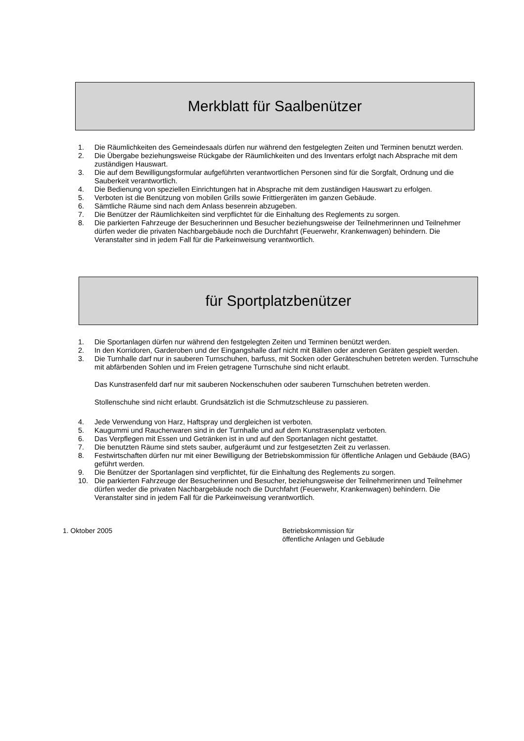Merkblatt für Saalbenützer
1. Die Räumlichkeiten des Gemeindesaals dürfen nur während den festgelegten Zeiten und Terminen benutzt werden.
2. Die Übergabe beziehungsweise Rückgabe der Räumlichkeiten und des Inventars erfolgt nach Absprache mit dem zuständigen Hauswart.
3. Die auf dem Bewilligungsformular aufgeführten verantwortlichen Personen sind für die Sorgfalt, Ordnung und die Sauberkeit verantwortlich.
4. Die Bedienung von speziellen Einrichtungen hat in Absprache mit dem zuständigen Hauswart zu erfolgen.
5. Verboten ist die Benützung von mobilen Grills sowie Frittiergeräten im ganzen Gebäude.
6. Sämtliche Räume sind nach dem Anlass besenrein abzugeben.
7. Die Benützer der Räumlichkeiten sind verpflichtet für die Einhaltung des Reglements zu sorgen.
8. Die parkierten Fahrzeuge der Besucherinnen und Besucher beziehungsweise der Teilnehmerinnen und Teilnehmer dürfen weder die privaten Nachbargebäude noch die Durchfahrt (Feuerwehr, Krankenwagen) behindern. Die Veranstalter sind in jedem Fall für die Parkeinweisung verantwortlich.
für Sportplatzbenützer
1. Die Sportanlagen dürfen nur während den festgelegten Zeiten und Terminen benützt werden.
2. In den Korridoren, Garderoben und der Eingangshalle darf nicht mit Bällen oder anderen Geräten gespielt werden.
3. Die Turnhalle darf nur in sauberen Turnschuhen, barfuss, mit Socken oder Geräteschuhen betreten werden. Turnschuhe mit abfärbenden Sohlen und im Freien getragene Turnschuhe sind nicht erlaubt.
Das Kunstrasenfeld darf nur mit sauberen Nockenschuhen oder sauberen Turnschuhen betreten werden.
Stollenschuhe sind nicht erlaubt. Grundsätzlich ist die Schmutzschleuse zu passieren.
4. Jede Verwendung von Harz, Haftspray und dergleichen ist verboten.
5. Kaugummi und Raucherwaren sind in der Turnhalle und auf dem Kunstrasenplatz verboten.
6. Das Verpflegen mit Essen und Getränken ist in und auf den Sportanlagen nicht gestattet.
7. Die benutzten Räume sind stets sauber, aufgeräumt und zur festgesetzten Zeit zu verlassen.
8. Festwirtschaften dürfen nur mit einer Bewilligung der Betriebskommission für öffentliche Anlagen und Gebäude (BAG) geführt werden.
9. Die Benützer der Sportanlagen sind verpflichtet, für die Einhaltung des Reglements zu sorgen.
10. Die parkierten Fahrzeuge der Besucherinnen und Besucher, beziehungsweise der Teilnehmerinnen und Teilnehmer dürfen weder die privaten Nachbargebäude noch die Durchfahrt (Feuerwehr, Krankenwagen) behindern. Die Veranstalter sind in jedem Fall für die Parkeinweisung verantwortlich.
1. Oktober 2005 Betriebskommission für
öffentliche Anlagen und Gebäude